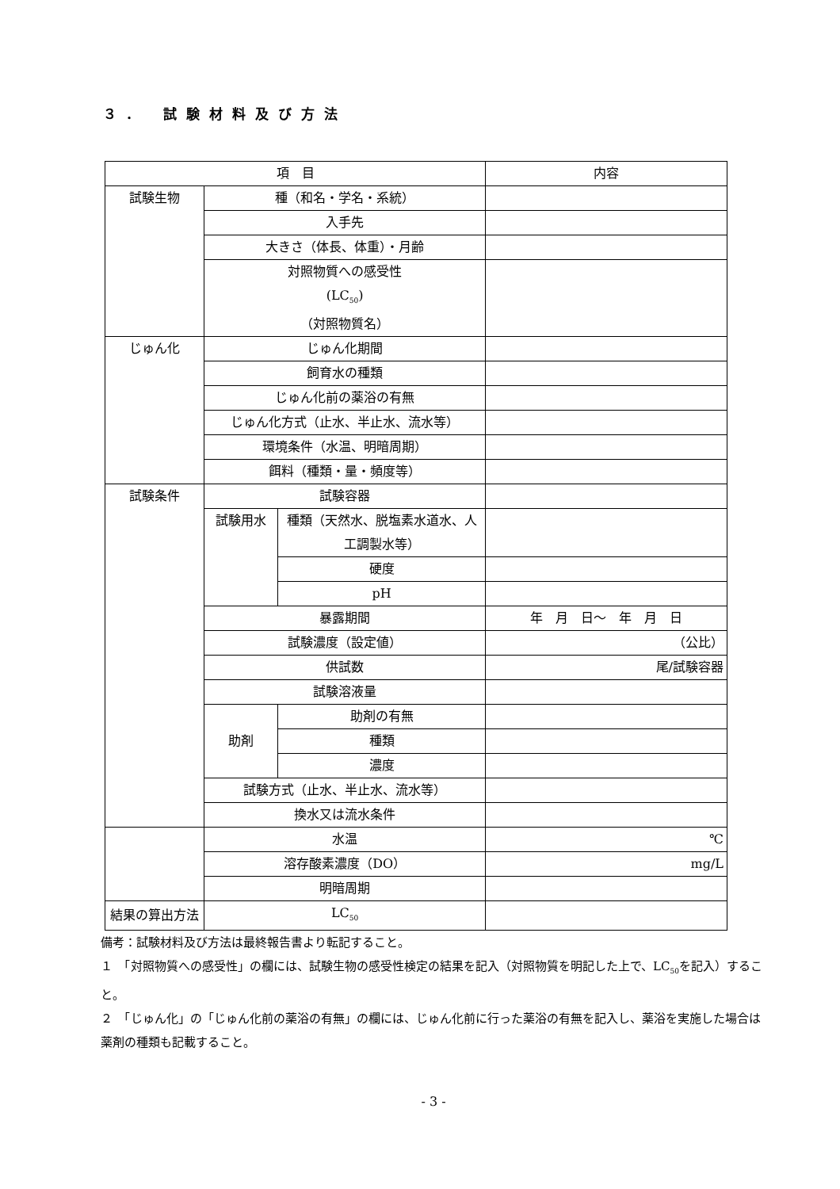３． 試験材料及び方法
| 項 目 | | | 内容 |
| --- | --- | --- | --- |
| 試験生物 | 種（和名・学名・系統） | | |
| | 入手先 | | |
| | 大きさ（体長、体重）・月齢 | | |
| | 対照物質への感受性 (LC<sub>50</sub>) （対照物質名） | | |
| じゅん化 | じゅん化期間 | | |
| | 飼育水の種類 | | |
| | じゅん化前の薬浴の有無 | | |
| | じゅん化方式（止水、半止水、流水等） | | |
| | 環境条件（水温、明暗周期） | | |
| | 餌料（種類・量・頻度等） | | |
| 試験条件 | 試験容器 | | |
| | 試験用水 | 種類（天然水、脱塩素水道水、人工調製水等） | |
| | | 硬度 | |
| | | pH | |
| | 暴露期間 | | 年 月 日～ 年 月 日 |
| | 試験濃度（設定値） | | （公比） |
| | 供試数 | | 尾/試験容器 |
| | 試験溶液量 | | |
| | 助剤 | 助剤の有無 | |
| | | 種類 | |
| | | 濃度 | |
| | 試験方式（止水、半止水、流水等） | | |
| | 換水又は流水条件 | | |
| | 水温 | | ℃ |
| | 溶存酸素濃度（DO） | | mg/L |
| | 明暗周期 | | |
| 結果の算出方法 | LC<sub>50</sub> | | |
備考：試験材料及び方法は最終報告書より転記すること。
１　「対照物質への感受性」の欄には、試験生物の感受性検定の結果を記入（対照物質を明記した上で、LC<sub>50</sub>を記入）すること。
２　「じゅん化」の「じゅん化前の薬浴の有無」の欄には、じゅん化前に行った薬浴の有無を記入し、薬浴を実施した場合は薬剤の種類も記載すること。
- 3 -